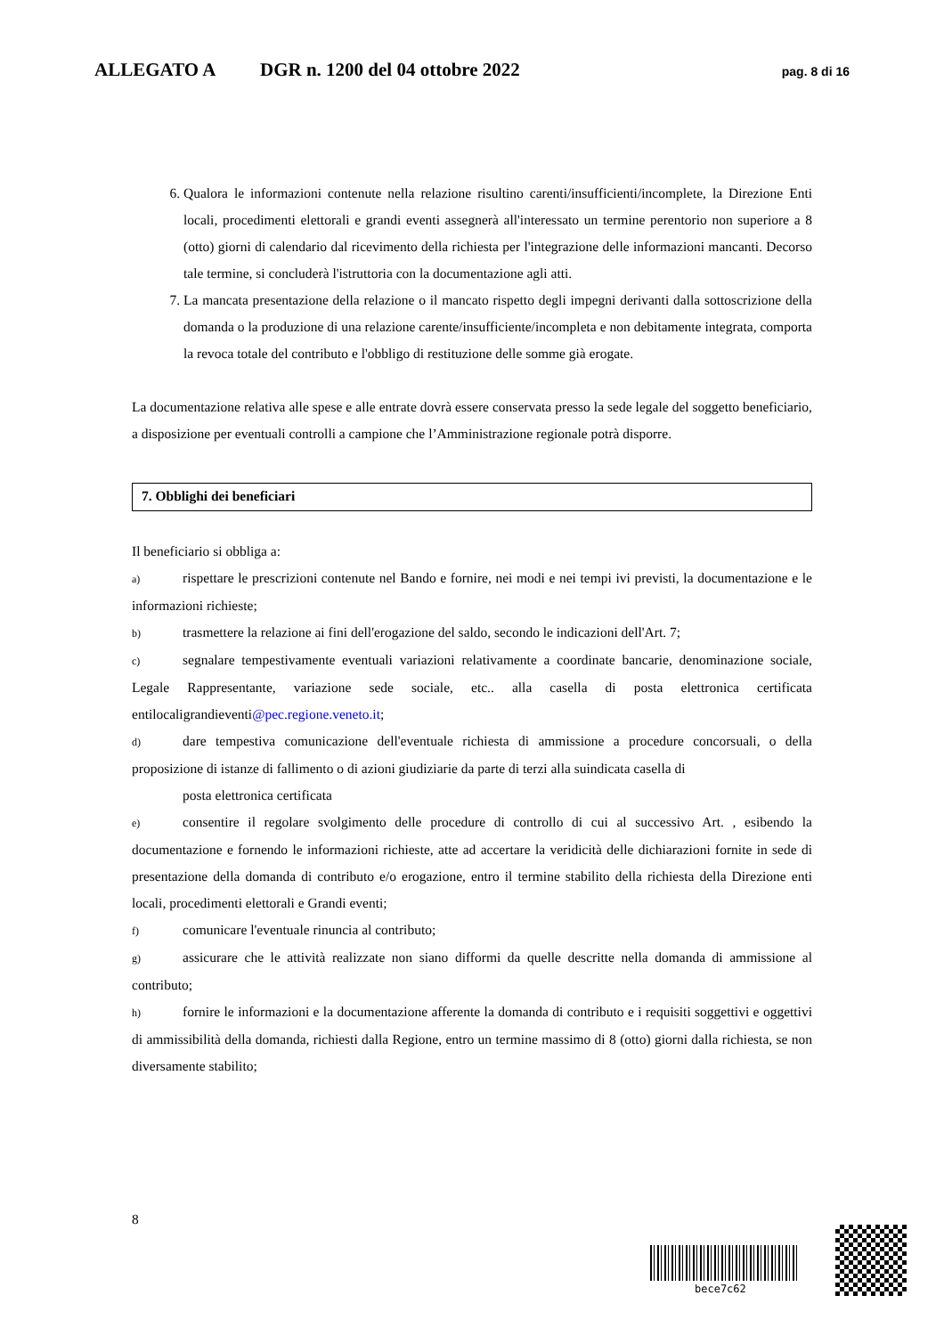ALLEGATO A DGR n. 1200 del 04 ottobre 2022 pag. 8 di 16
6. Qualora le informazioni contenute nella relazione risultino carenti/insufficienti/incomplete, la Direzione Enti locali, procedimenti elettorali e grandi eventi assegnerà all'interessato un termine perentorio non superiore a 8 (otto) giorni di calendario dal ricevimento della richiesta per l'integrazione delle informazioni mancanti. Decorso tale termine, si concluderà l'istruttoria con la documentazione agli atti.
7. La mancata presentazione della relazione o il mancato rispetto degli impegni derivanti dalla sottoscrizione della domanda o la produzione di una relazione carente/insufficiente/incompleta e non debitamente integrata, comporta la revoca totale del contributo e l'obbligo di restituzione delle somme già erogate.
La documentazione relativa alle spese e alle entrate dovrà essere conservata presso la sede legale del soggetto beneficiario, a disposizione per eventuali controlli a campione che l’Amministrazione regionale potrà disporre.
7. Obblighi dei beneficiari
Il beneficiario si obbliga a:
a) rispettare le prescrizioni contenute nel Bando e fornire, nei modi e nei tempi ivi previsti, la documentazione e le informazioni richieste;
b) trasmettere la relazione ai fini dell'erogazione del saldo, secondo le indicazioni dell'Art. 7;
c) segnalare tempestivamente eventuali variazioni relativamente a coordinate bancarie, denominazione sociale, Legale Rappresentante, variazione sede sociale, etc.. alla casella di posta elettronica certificata entilocaligrandieventi@pec.regione.veneto.it;
d) dare tempestiva comunicazione dell'eventuale richiesta di ammissione a procedure concorsuali, o della proposizione di istanze di fallimento o di azioni giudiziarie da parte di terzi alla suindicata casella di
posta elettronica certificata
e) consentire il regolare svolgimento delle procedure di controllo di cui al successivo Art. , esibendo la documentazione e fornendo le informazioni richieste, atte ad accertare la veridicità delle dichiarazioni fornite in sede di presentazione della domanda di contributo e/o erogazione, entro il termine stabilito della richiesta della Direzione enti locali, procedimenti elettorali e Grandi eventi;
f) comunicare l'eventuale rinuncia al contributo;
g) assicurare che le attività realizzate non siano difformi da quelle descritte nella domanda di ammissione al contributo;
h) fornire le informazioni e la documentazione afferente la domanda di contributo e i requisiti soggettivi e oggettivi di ammissibilità della domanda, richiesti dalla Regione, entro un termine massimo di 8 (otto) giorni dalla richiesta, se non diversamente stabilito;
8
bece7c62